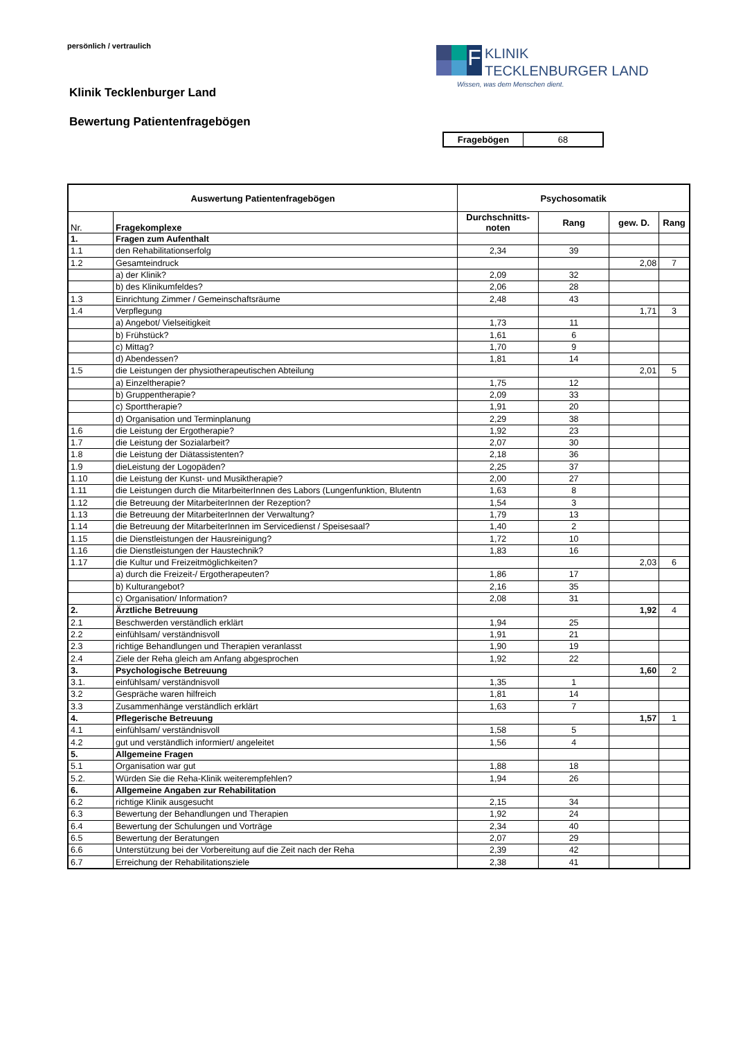persönlich / vertraulich
F
KLINIK
TECKLENBURGER LAND
Wissen, was dem Menschen dient.
Klinik Tecklenburger Land
Bewertung Patientenfragebögen
| Fragebögen | 68 |
| Auswertung Patientenfragebögen | | Psychosomatik | | | |
| --- | --- | --- | --- | --- | --- |
| Nr. | Fragekomplexe | Durchschnitts- noten | Rang | gew. D. | Rang |
| 1. | Fragen zum Aufenthalt | | | | |
| 1.1 | den Rehabilitationserfolg | 2,34 | 39 | | |
| 1.2 | Gesamteindruck | | | 2,08 | 7 |
| | a) der Klinik? | 2,09 | 32 | | |
| | b) des Klinikumfeldes? | 2,06 | 28 | | |
| 1.3 | Einrichtung Zimmer / Gemeinschaftsräume | 2,48 | 43 | | |
| 1.4 | Verpflegung | | | 1,71 | 3 |
| | a) Angebot/ Vielseitigkeit | 1,73 | 11 | | |
| | b) Frühstück? | 1,61 | 6 | | |
| | c) Mittag? | 1,70 | 9 | | |
| | d) Abendessen? | 1,81 | 14 | | |
| 1.5 | die Leistungen der physiotherapeutischen Abteilung | | | 2,01 | 5 |
| | a) Einzeltherapie? | 1,75 | 12 | | |
| | b) Gruppentherapie? | 2,09 | 33 | | |
| | c) Sporttherapie? | 1,91 | 20 | | |
| | d) Organisation und Terminplanung | 2,29 | 38 | | |
| 1.6 | die Leistung der Ergotherapie? | 1,92 | 23 | | |
| 1.7 | die Leistung der Sozialarbeit? | 2,07 | 30 | | |
| 1.8 | die Leistung der Diätassistenten? | 2,18 | 36 | | |
| 1.9 | dieLeistung der Logopäden? | 2,25 | 37 | | |
| 1.10 | die Leistung der Kunst- und Musiktherapie? | 2,00 | 27 | | |
| 1.11 | die Leistungen durch die MitarbeiterInnen des Labors (Lungenfunktion, Blutentn | 1,63 | 8 | | |
| 1.12 | die Betreuung der MitarbeiterInnen der Rezeption? | 1,54 | 3 | | |
| 1.13 | die Betreuung der MitarbeiterInnen der Verwaltung? | 1,79 | 13 | | |
| 1.14 | die Betreuung der MitarbeiterInnen im Servicedienst / Speisesaal? | 1,40 | 2 | | |
| 1.15 | die Dienstleistungen der Hausreinigung? | 1,72 | 10 | | |
| 1.16 | die Dienstleistungen der Haustechnik? | 1,83 | 16 | | |
| 1.17 | die Kultur und Freizeitmöglichkeiten? | | | 2,03 | 6 |
| | a) durch die Freizeit-/ Ergotherapeuten? | 1,86 | 17 | | |
| | b) Kulturangebot? | 2,16 | 35 | | |
| | c) Organisation/ Information? | 2,08 | 31 | | |
| 2. | Ärztliche Betreuung | | | 1,92 | 4 |
| 2.1 | Beschwerden verständlich erklärt | 1,94 | 25 | | |
| 2.2 | einfühlsam/ verständnisvoll | 1,91 | 21 | | |
| 2.3 | richtige Behandlungen und Therapien veranlasst | 1,90 | 19 | | |
| 2.4 | Ziele der Reha gleich am Anfang abgesprochen | 1,92 | 22 | | |
| 3. | Psychologische Betreuung | | | 1,60 | 2 |
| 3.1. | einfühlsam/ verständnisvoll | 1,35 | 1 | | |
| 3.2 | Gespräche waren hilfreich | 1,81 | 14 | | |
| 3.3 | Zusammenhänge verständlich erklärt | 1,63 | 7 | | |
| 4. | Pflegerische Betreuung | | | 1,57 | 1 |
| 4.1 | einfühlsam/ verständnisvoll | 1,58 | 5 | | |
| 4.2 | gut und verständlich informiert/ angeleitet | 1,56 | 4 | | |
| 5. | Allgemeine Fragen | | | | |
| 5.1 | Organisation war gut | 1,88 | 18 | | |
| 5.2. | Würden Sie die Reha-Klinik weiterempfehlen? | 1,94 | 26 | | |
| 6. | Allgemeine Angaben zur Rehabilitation | | | | |
| 6.2 | richtige Klinik ausgesucht | 2,15 | 34 | | |
| 6.3 | Bewertung der Behandlungen und Therapien | 1,92 | 24 | | |
| 6.4 | Bewertung der Schulungen und Vorträge | 2,34 | 40 | | |
| 6.5 | Bewertung der Beratungen | 2,07 | 29 | | |
| 6.6 | Unterstützung bei der Vorbereitung auf die Zeit nach der Reha | 2,39 | 42 | | |
| 6.7 | Erreichung der Rehabilitationsziele | 2,38 | 41 | | |